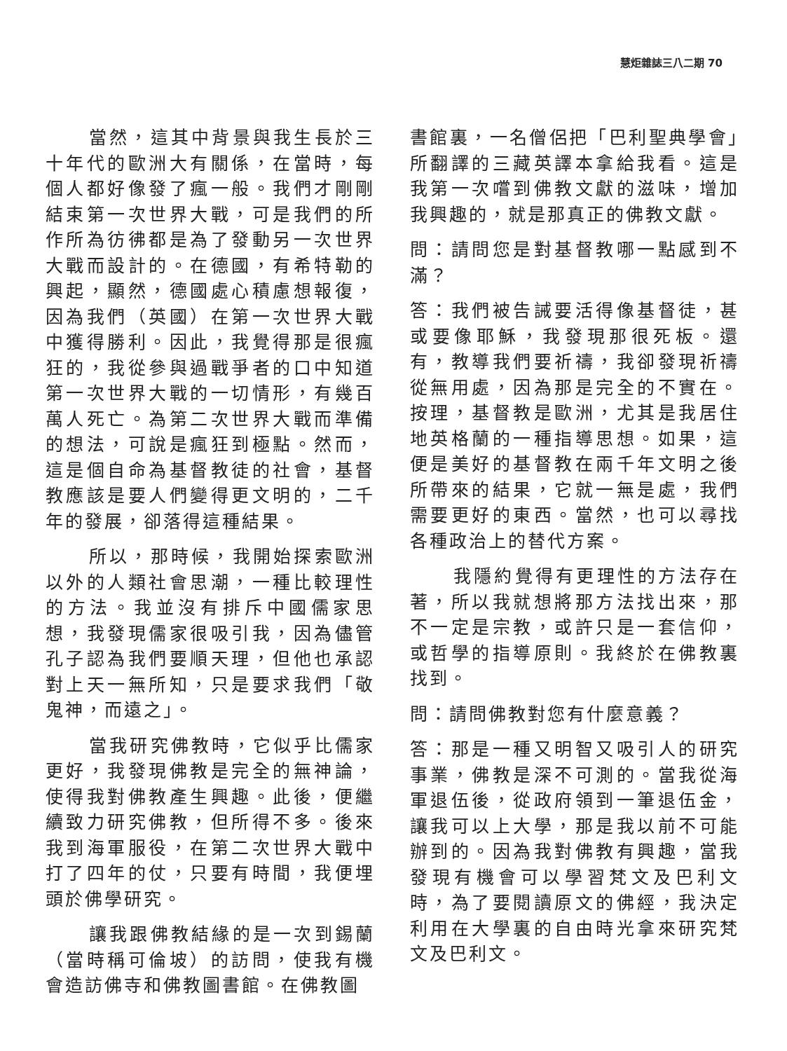慧炬雜誌三八二期 70
當然，這其中背景與我生長於三十年代的歐洲大有關係，在當時，每個人都好像發了瘋一般。我們才剛剛結束第一次世界大戰，可是我們的所作所為彷彿都是為了發動另一次世界大戰而設計的。在德國，有希特勒的興起，顯然，德國處心積慮想報復，因為我們（英國）在第一次世界大戰中獲得勝利。因此，我覺得那是很瘋狂的，我從參與過戰爭者的口中知道第一次世界大戰的一切情形，有幾百萬人死亡。為第二次世界大戰而準備的想法，可說是瘋狂到極點。然而，這是個自命為基督教徒的社會，基督教應該是要人們變得更文明的，二千年的發展，卻落得這種結果。
所以，那時候，我開始探索歐洲以外的人類社會思潮，一種比較理性的方法。我並沒有排斥中國儒家思想，我發現儒家很吸引我，因為儘管孔子認為我們要順天理，但他也承認對上天一無所知，只是要求我們「敬鬼神，而遠之」。
當我研究佛教時，它似乎比儒家更好，我發現佛教是完全的無神論，使得我對佛教產生興趣。此後，便繼續致力研究佛教，但所得不多。後來我到海軍服役，在第二次世界大戰中打了四年的仗，只要有時間，我便埋頭於佛學研究。
讓我跟佛教結緣的是一次到錫蘭（當時稱可倫坡）的訪問，使我有機會造訪佛寺和佛教圖書館。在佛教圖
書館裏，一名僧侶把「巴利聖典學會」所翻譯的三藏英譯本拿給我看。這是我第一次嚐到佛教文獻的滋味，增加我興趣的，就是那真正的佛教文獻。
問：請問您是對基督教哪一點感到不滿？
答：我們被告誡要活得像基督徒，甚或要像耶穌，我發現那很死板。還有，教導我們要祈禱，我卻發現祈禱從無用處，因為那是完全的不實在。按理，基督教是歐洲，尤其是我居住地英格蘭的一種指導思想。如果，這便是美好的基督教在兩千年文明之後所帶來的結果，它就一無是處，我們需要更好的東西。當然，也可以尋找各種政治上的替代方案。
我隱約覺得有更理性的方法存在著，所以我就想將那方法找出來，那不一定是宗教，或許只是一套信仰，或哲學的指導原則。我終於在佛教裏找到。
問：請問佛教對您有什麼意義？
答：那是一種又明智又吸引人的研究事業，佛教是深不可測的。當我從海軍退伍後，從政府領到一筆退伍金，讓我可以上大學，那是我以前不可能辦到的。因為我對佛教有興趣，當我發現有機會可以學習梵文及巴利文時，為了要閱讀原文的佛經，我決定利用在大學裏的自由時光拿來研究梵文及巴利文。